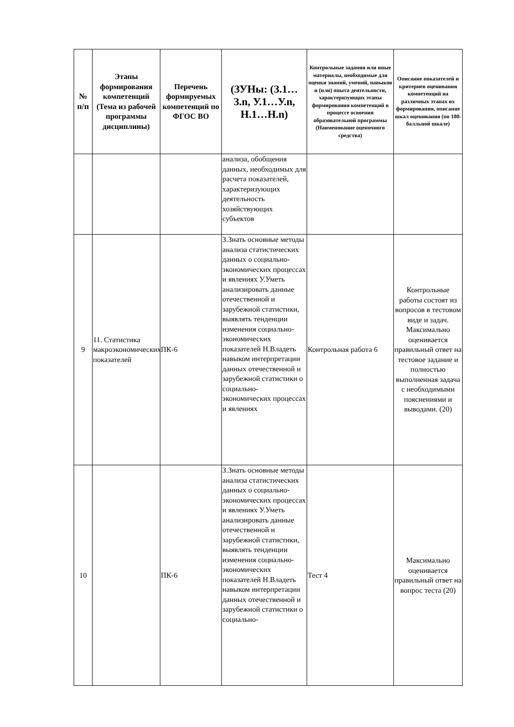| № п/п | Этапы формирования компетенций (Тема из рабочей программы дисциплины) | Перечень формируемых компетенций по ФГОС ВО | (ЗУНы: (З.1…З.n, У.1…У.n, Н.1…Н.n) | Контрольные задания или иные материалы, необходимые для оценки знаний, умений, навыков и (или) опыта деятельности, характеризующих этапы формирования компетенций в процессе освоения образовательной программы (Наименование оценочного средства) | Описание показателей и критериев оценивания компетенций на различных этапах их формирования, описание шкал оценивания (по 100-балльной шкале) |
| --- | --- | --- | --- | --- | --- |
| | | | анализа, обобщения данных, необходимых для расчета показателей, характеризующих деятельность хозяйствующих субъектов | | |
| 9 | 11. Статистика макроэкономических показателей | ПК-6 | З.Знать основные методы анализа статистических данных о социально-экономических процессах и явлениях У.Уметь анализировать данные отечественной и зарубежной статистики, выявлять тенденции изменения социально-экономических показателей Н.Владеть навыком интерпретации данных отечественной и зарубежной статистики о социально-экономических процессах и явлениях | Контрольная работа 6 | Контрольные работы состоят из вопросов в тестовом виде и задач. Максимально оценивается правильный ответ на тестовое задание и полностью выполненная задача с необходимыми пояснениями и выводами. (20) |
| 10 | | ПК-6 | З.Знать основные методы анализа статистических данных о социально-экономических процессах и явлениях У.Уметь анализировать данные отечественной и зарубежной статистики, выявлять тенденции изменения социально-экономических показателей Н.Владеть навыком интерпретации данных отечественной и зарубежной статистики о социально- | Тест 4 | Максимально оценивается правильный ответ на вопрос теста (20) |